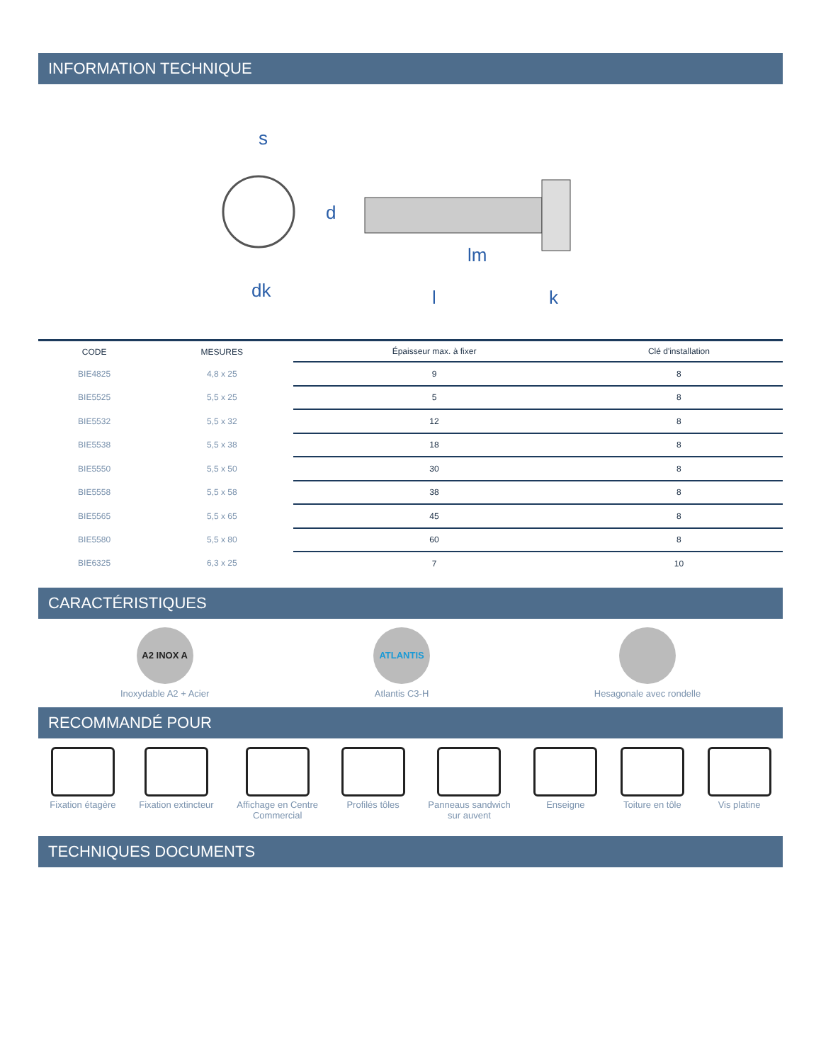INFORMATION TECHNIQUE
s
d
dk
lm
l
k
| CODE | MESURES | Épaisseur max. à fixer | Clé d'installation |
| --- | --- | --- | --- |
| BIE4825 | 4,8 x 25 | 9 | 8 |
| BIE5525 | 5,5 x 25 | 5 | 8 |
| BIE5532 | 5,5 x 32 | 12 | 8 |
| BIE5538 | 5,5 x 38 | 18 | 8 |
| BIE5550 | 5,5 x 50 | 30 | 8 |
| BIE5558 | 5,5 x 58 | 38 | 8 |
| BIE5565 | 5,5 x 65 | 45 | 8 |
| BIE5580 | 5,5 x 80 | 60 | 8 |
| BIE6325 | 6,3 x 25 | 7 | 10 |
CARACTÉRISTIQUES
A2 INOX A
Inoxydable A2 + Acier
ATLANTIS
Atlantis C3-H
Hesagonale avec rondelle
RECOMMANDÉ POUR
Fixation étagère Fixation extincteur Affichage en Centre
Commercial
Profilés tôles Panneaus sandwich
sur auvent
Enseigne Toiture en tôle Vis platine
TECHNIQUES DOCUMENTS